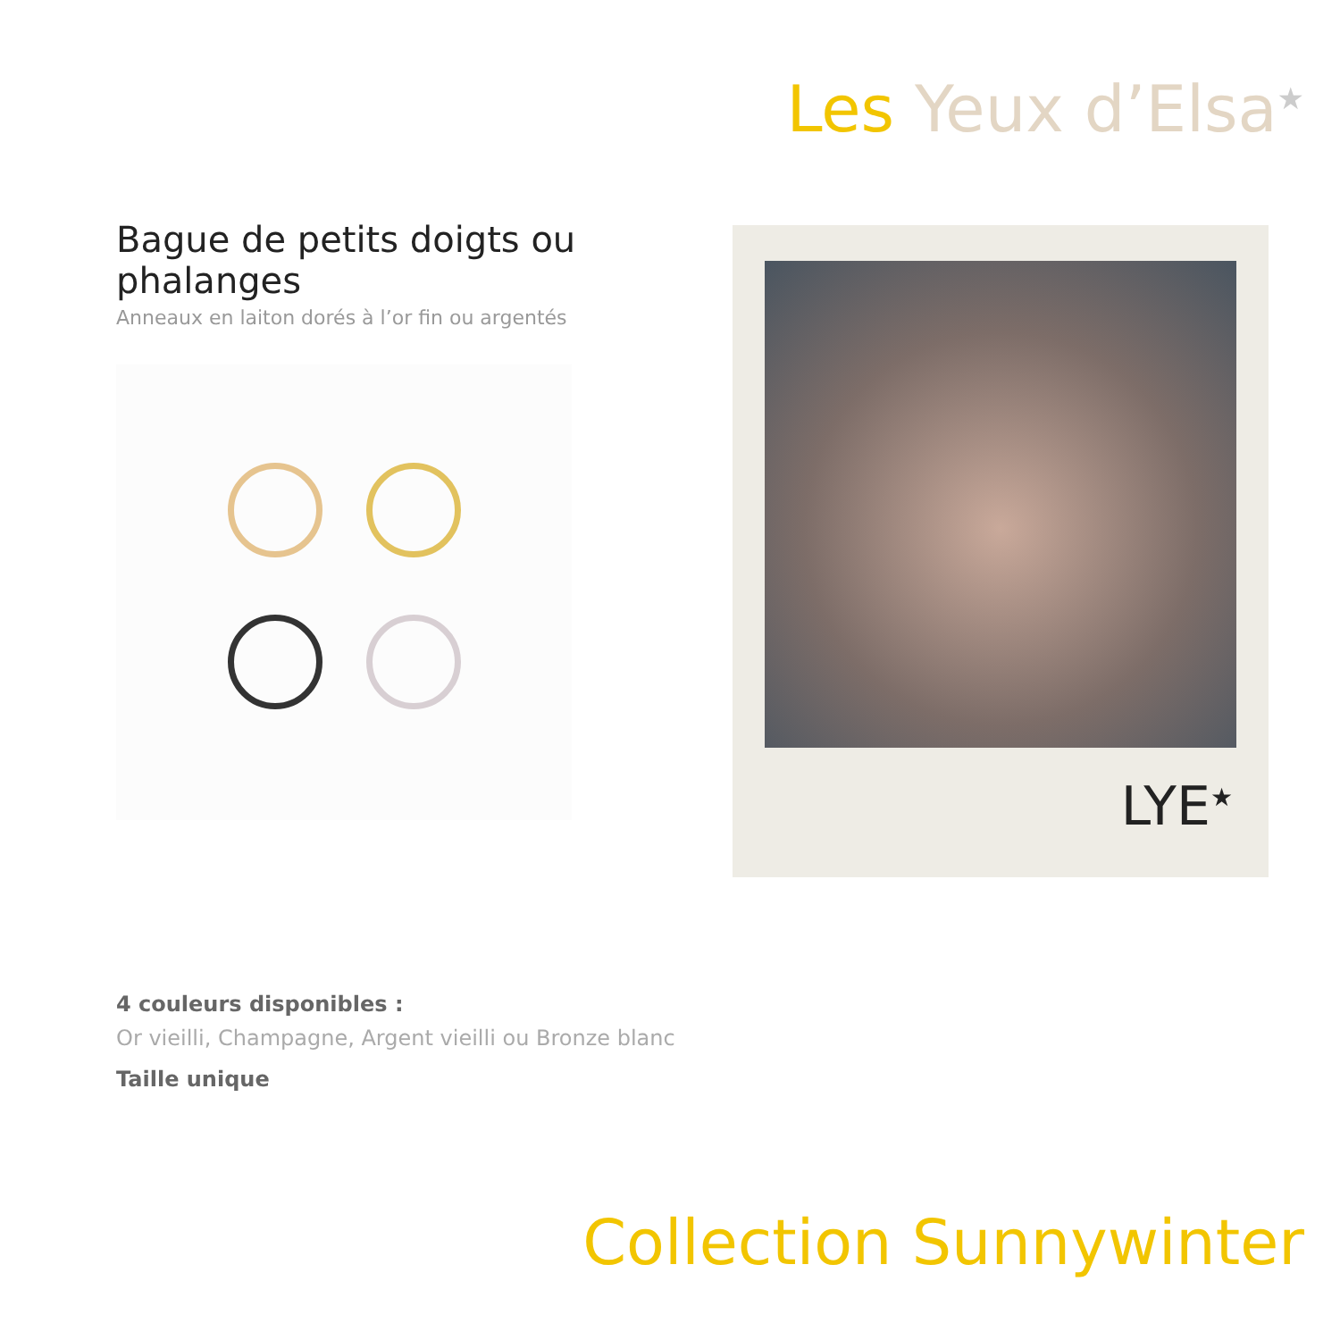Les Yeux d’Elsa<sup>★</sup>
Bague de petits doigts ou phalanges
Anneaux en laiton dorés à l’or fin ou argentés
LYE<sup>★</sup>
4 couleurs disponibles :
Or vieilli, Champagne, Argent vieilli ou Bronze blanc
Taille unique
Collection Sunnywinter